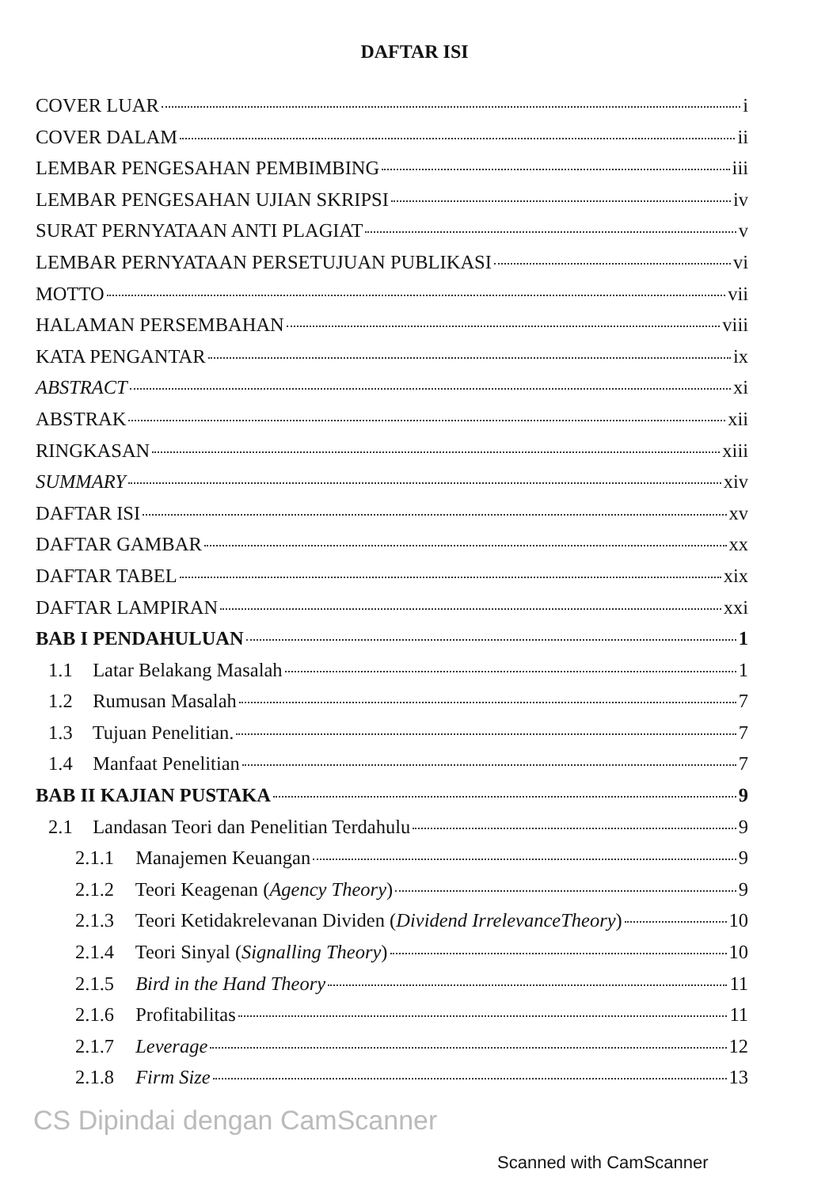DAFTAR ISI
COVER LUAR i
COVER DALAM ii
LEMBAR PENGESAHAN PEMBIMBING iii
LEMBAR PENGESAHAN UJIAN SKRIPSI iv
SURAT PERNYATAAN ANTI PLAGIAT v
LEMBAR PERNYATAAN PERSETUJUAN PUBLIKASI vi
MOTTO vii
HALAMAN PERSEMBAHAN viii
KATA PENGANTAR ix
ABSTRACT xi
ABSTRAK xii
RINGKASAN xiii
SUMMARY xiv
DAFTAR ISI xv
DAFTAR GAMBAR xx
DAFTAR TABEL xix
DAFTAR LAMPIRAN xxi
BAB I PENDAHULUAN 1
1.1 Latar Belakang Masalah 1
1.2 Rumusan Masalah 7
1.3 Tujuan Penelitian. 7
1.4 Manfaat Penelitian 7
BAB II KAJIAN PUSTAKA 9
2.1 Landasan Teori dan Penelitian Terdahulu 9
2.1.1 Manajemen Keuangan 9
2.1.2 Teori Keagenan (Agency Theory) 9
2.1.3 Teori Ketidakrelevanan Dividen (Dividend IrrelevanceTheory) 10
2.1.4 Teori Sinyal (Signalling Theory) 10
2.1.5 Bird in the Hand Theory 11
2.1.6 Profitabilitas 11
2.1.7 Leverage 12
2.1.8 Firm Size 13
CS Dipindai dengan CamScanner
Scanned with CamScanner